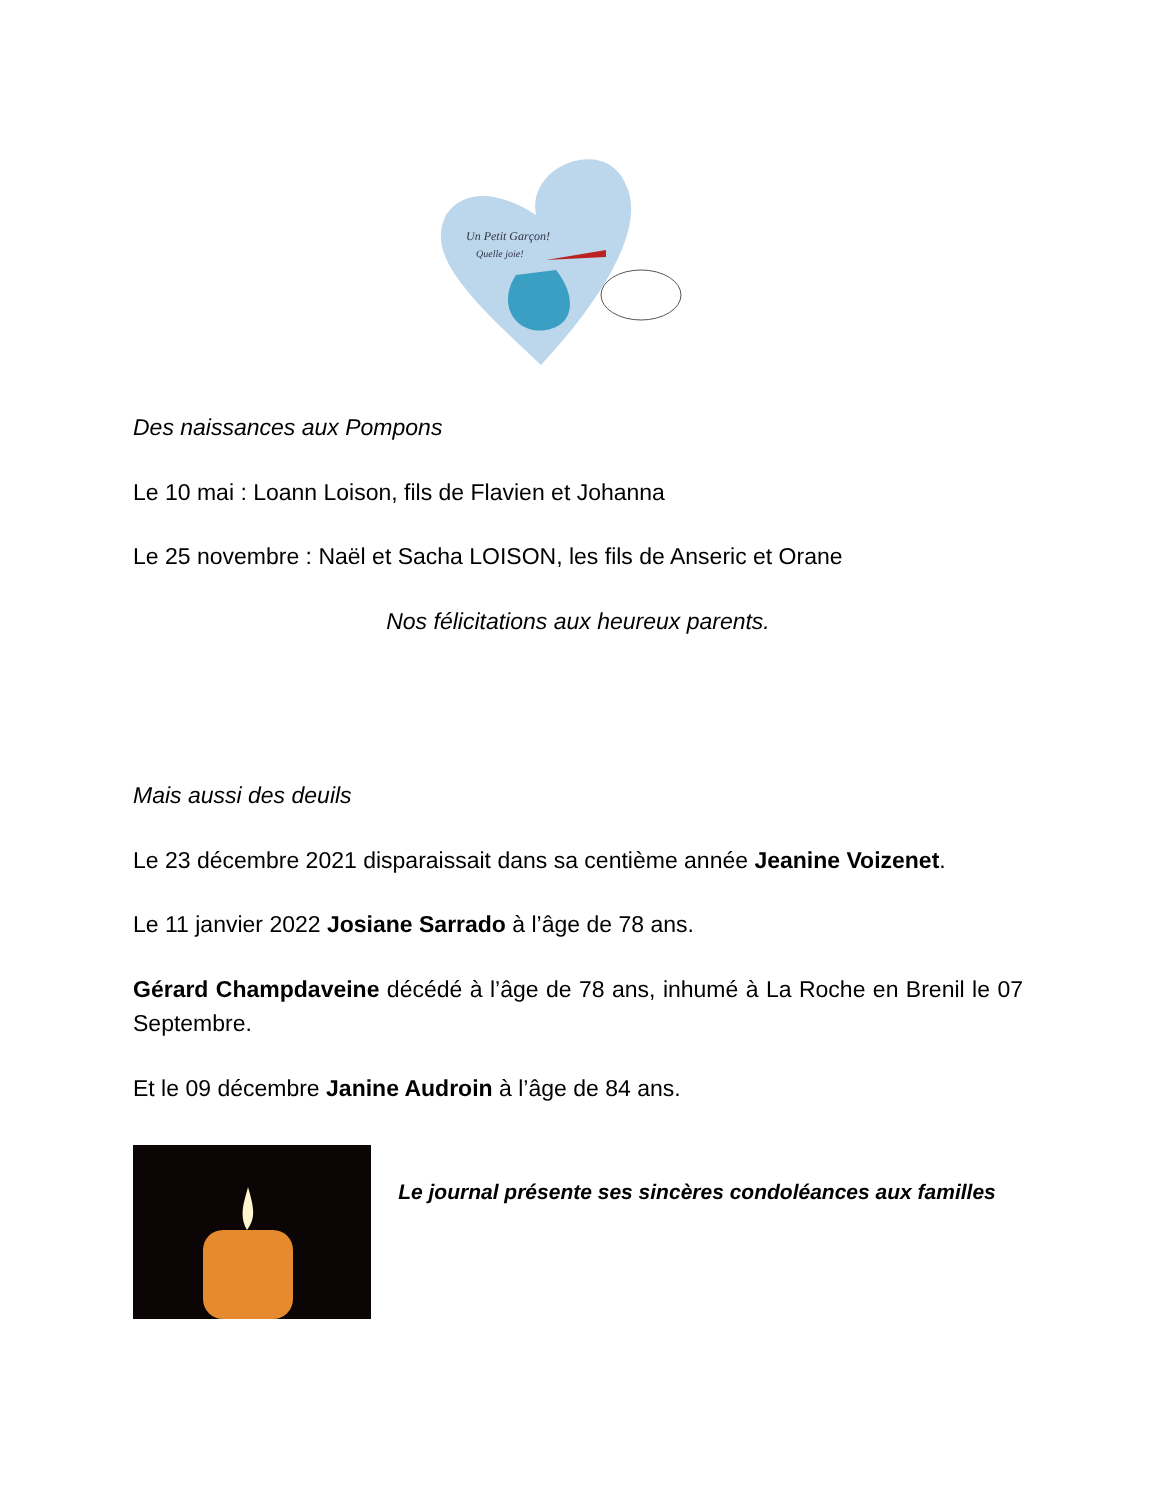Un Petit Garçon!
Quelle joie!
Des naissances aux Pompons
Le 10 mai : Loann Loison, fils de Flavien et Johanna
Le 25 novembre : Naël et Sacha LOISON, les fils de Anseric et Orane
Nos félicitations aux heureux parents.
Mais aussi des deuils
Le 23 décembre 2021 disparaissait dans sa centième année Jeanine Voizenet.
Le 11 janvier 2022 Josiane Sarrado à l’âge de 78 ans.
Gérard Champdaveine décédé à l’âge de 78 ans, inhumé à La Roche en Brenil le 07 Septembre.
Et le 09 décembre Janine Audroin à l’âge de 84 ans.
Le journal présente ses sincères condoléances aux familles